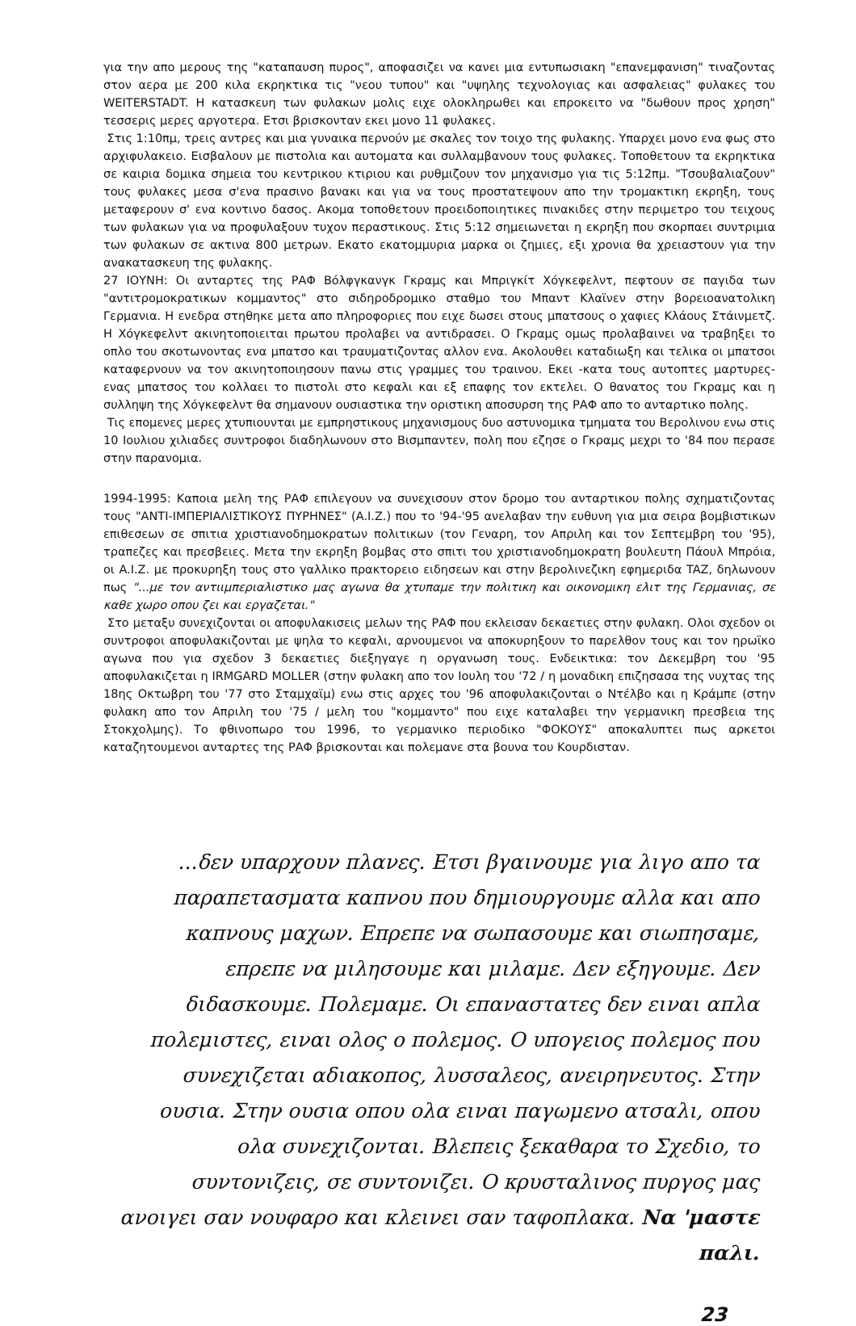για την απο μερους της "καταπαυση πυρος", αποφασιζει να κανει μια εντυπωσιακη "επανεμφανιση" τιναζοντας στον αερα με 200 κιλα εκρηκτικα τις "νεου τυπου" και "υψηλης τεχνολογιας και ασφαλειας" φυλακες του WEITERSTADT. Η κατασκευη των φυλακων μολις ειχε ολοκληρωθει και επροκειτο να "δωθουν προς χρηση" τεσσερις μερες αργοτερα. Ετσι βρισκονταν εκει μονο 11 φυλακες.
Στις 1:10πμ, τρεις αντρες και μια γυναικα περνούν με σκαλες τον τοιχο της φυλακης. Υπαρχει μονο ενα φως στο αρχιφυλακειο. Εισβαλουν με πιστολια και αυτοματα και συλλαμβανουν τους φυλακες. Τοποθετουν τα εκρηκτικα σε καιρια δομικα σημεια του κεντρικου κτιριου και ρυθμιζουν τον μηχανισμο για τις 5:12πμ. "Τσουβαλιαζουν" τους φυλακες μεσα σ'ενα πρασινο βανακι και για να τους προστατεψουν απο την τρομακτικη εκρηξη, τους μεταφερουν σ' ενα κοντινο δασος. Ακομα τοποθετουν προειδοποιητικες πινακιδες στην περιμετρο του τειχους των φυλακων για να προφυλαξουν τυχον περαστικους. Στις 5:12 σημειωνεται η εκρηξη που σκορπαει συντριμια των φυλακων σε ακτινα 800 μετρων. Εκατο εκατομμυρια μαρκα οι ζημιες, εξι χρονια θα χρειαστουν για την ανακατασκευη της φυλακης.
27 ΙΟΥΝΗ: Οι ανταρτες της ΡΑΦ Βόλφγκανγκ Γκραμς και Μπριγκίτ Χόγκεφελντ, πεφτουν σε παγιδα των "αντιτρομοκρατικων κομμαντος" στο σιδηροδρομικο σταθμο του Μπαντ Κλαϊνεν στην βορειοανατολικη Γερμανια. Η ενεδρα στηθηκε μετα απο πληροφοριες που ειχε δωσει στους μπατσους ο χαφιες Κλάους Στάινμετζ. Η Χόγκεφελντ ακινητοποιειται πρωτου προλαβει να αντιδρασει. Ο Γκραμς ομως προλαβαινει να τραβηξει το οπλο του σκοτωνοντας ενα μπατσο και τραυματιζοντας αλλον ενα. Ακολουθει καταδιωξη και τελικα οι μπατσοι καταφερνουν να τον ακινητοποιησουν πανω στις γραμμες του τραινου. Εκει -κατα τους αυτοπτες μαρτυρες- ενας μπατσος του κολλαει το πιστολι στο κεφαλι και εξ επαφης τον εκτελει. Ο θανατος του Γκραμς και η συλληψη της Χόγκεφελντ θα σημανουν ουσιαστικα την οριστικη αποσυρση της ΡΑΦ απο το ανταρτικο πολης.
Τις επομενες μερες χτυπιουνται με εμπρηστικους μηχανισμους δυο αστυνομικα τμηματα του Βερολινου ενω στις 10 Ιουλιου χιλιαδες συντροφοι διαδηλωνουν στο Βισμπαντεν, πολη που εζησε ο Γκραμς μεχρι το '84 που περασε στην παρανομια.
1994-1995: Καποια μελη της ΡΑΦ επιλεγουν να συνεχισουν στον δρομο του ανταρτικου πολης σχηματιζοντας τους "ΑΝΤΙ-ΙΜΠΕΡΙΑΛΙΣΤΙΚΟΥΣ ΠΥΡΗΝΕΣ" (A.I.Z.) που το '94-'95 ανελαβαν την ευθυνη για μια σειρα βομβιστικων επιθεσεων σε σπιτια χριστιανοδημοκρατων πολιτικων (τον Γεναρη, τον Απριλη και τον Σεπτεμβρη του '95), τραπεζες και πρεσβειες. Μετα την εκρηξη βομβας στο σπιτι του χριστιανοδημοκρατη βουλευτη Πάουλ Μπρόια, οι A.I.Z. με προκυρηξη τους στο γαλλικο πρακτορειο ειδησεων και στην βερολινεζικη εφημεριδα TAZ, δηλωνουν πως "...με τον αντιιμπεριαλιστικο μας αγωνα θα χτυπαμε την πολιτικη και οικονομικη ελιτ της Γερμανιας, σε καθε χωρο οπου ζει και εργαζεται."
Στο μεταξυ συνεχιζονται οι αποφυλακισεις μελων της ΡΑΦ που εκλεισαν δεκαετιες στην φυλακη. Ολοι σχεδον οι συντροφοι αποφυλακιζονται με ψηλα το κεφαλι, αρνουμενοι να αποκυρηξουν το παρελθον τους και τον ηρωϊκο αγωνα που για σχεδον 3 δεκαετιες διεξηγαγε η οργανωση τους. Ενδεικτικα: τον Δεκεμβρη του '95 αποφυλακιζεται η IRMGARD MOLLER (στην φυλακη απο τον Ιουλη του '72 / η μοναδικη επιζησασα της νυχτας της 18ης Οκτωβρη του '77 στο Σταμχαϊμ) ενω στις αρχες του '96 αποφυλακιζονται ο Ντέλβο και η Κράμπε (στην φυλακη απο τον Απριλη του '75 / μελη του "κομμαντο" που ειχε καταλαβει την γερμανικη πρεσβεια της Στοκχολμης). Το φθινοπωρο του 1996, το γερμανικο περιοδικο "ΦΟΚΟΥΣ" αποκαλυπτει πως αρκετοι καταζητουμενοι ανταρτες της ΡΑΦ βρισκονται και πολεμανε στα βουνα του Κουρδισταν.
...δεν υπαρχουν πλανες. Ετσι βγαινουμε για λιγο απο τα παραπετασματα καπνου που δημιουργουμε αλλα και απο καπνους μαχων. Επρεπε να σωπασουμε και σιωπησαμε, επρεπε να μιλησουμε και μιλαμε. Δεν εξηγουμε. Δεν διδασκουμε. Πολεμαμε. Οι επαναστατες δεν ειναι απλα πολεμιστες, ειναι ολος ο πολεμος. Ο υπογειος πολεμος που συνεχιζεται αδιακοπος, λυσσαλεος, ανειρηνευτος. Στην ουσια. Στην ουσια οπου ολα ειναι παγωμενο ατσαλι, οπου ολα συνεχιζονται. Βλεπεις ξεκαθαρα το Σχεδιο, το συντονιζεις, σε συντονιζει. Ο κρυσταλινος πυργος μας ανοιγει σαν νουφαρο και κλεινει σαν ταφοπλακα. Να 'μαστε παλι.
23